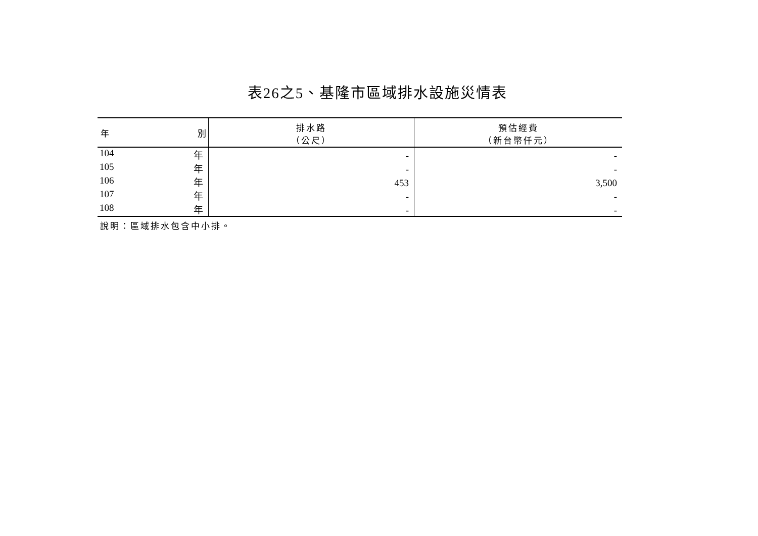表26之5、基隆市區域排水設施災情表
| 年 別 | 排水路 （公尺） | 預估經費 （新台幣仟元） |
| --- | --- | --- |
| 104 年 | - | - |
| 105 年 | - | - |
| 106 年 | 453 | 3,500 |
| 107 年 | - | - |
| 108 年 | - | - |
說明：區域排水包含中小排。